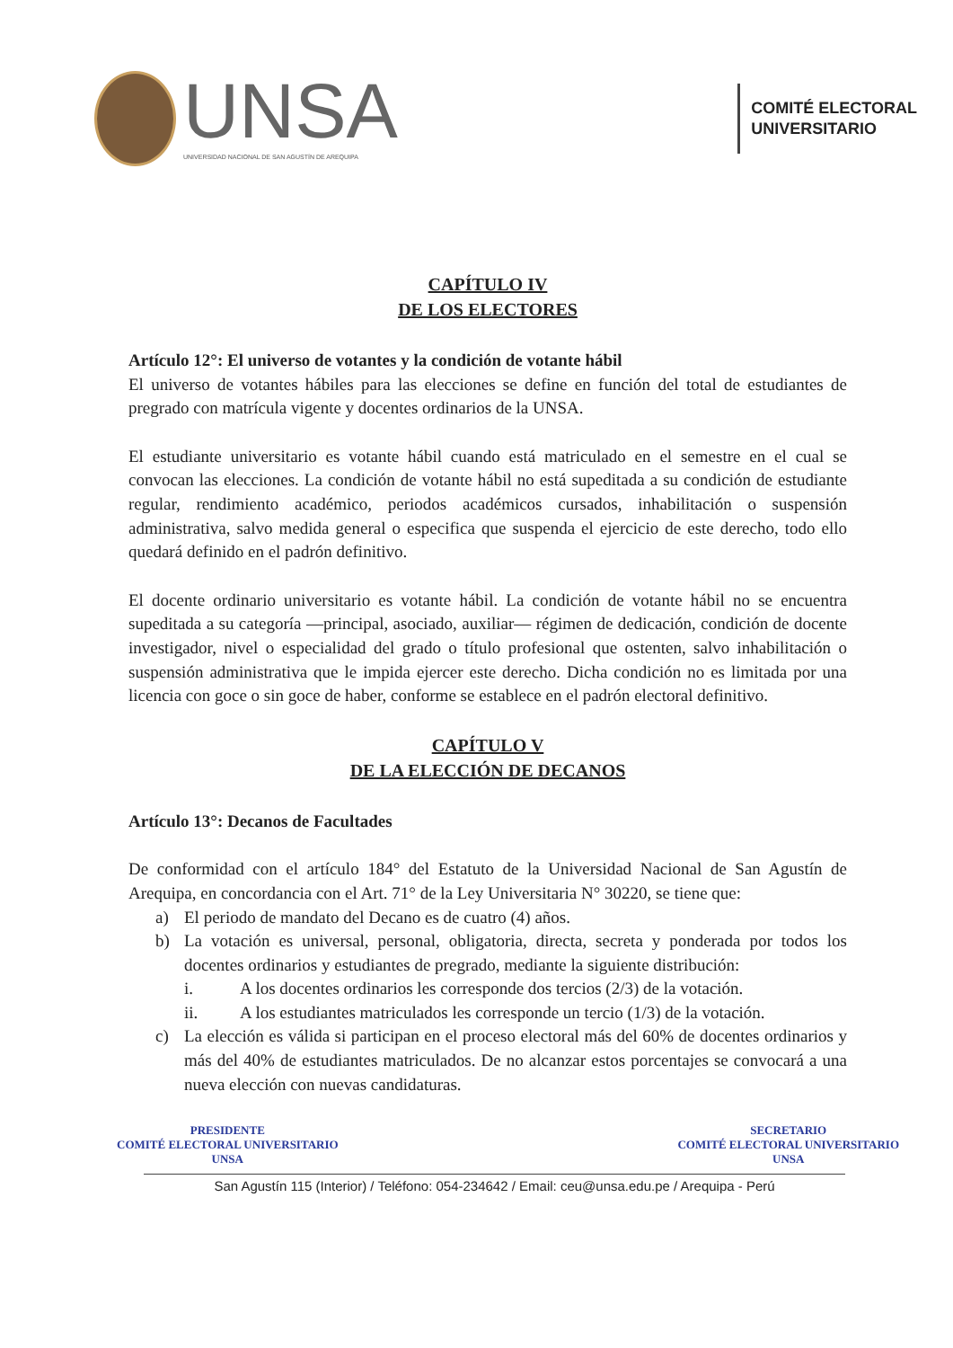UNSA
UNIVERSIDAD NACIONAL DE SAN AGUSTÍN DE AREQUIPA
COMITÉ ELECTORAL
UNIVERSITARIO
CAPÍTULO IV
DE LOS ELECTORES
Artículo 12°: El universo de votantes y la condición de votante hábil
El universo de votantes hábiles para las elecciones se define en función del total de estudiantes de pregrado con matrícula vigente y docentes ordinarios de la UNSA.
El estudiante universitario es votante hábil cuando está matriculado en el semestre en el cual se convocan las elecciones. La condición de votante hábil no está supeditada a su condición de estudiante regular, rendimiento académico, periodos académicos cursados, inhabilitación o suspensión administrativa, salvo medida general o especifica que suspenda el ejercicio de este derecho, todo ello quedará definido en el padrón definitivo.
El docente ordinario universitario es votante hábil. La condición de votante hábil no se encuentra supeditada a su categoría —principal, asociado, auxiliar— régimen de dedicación, condición de docente investigador, nivel o especialidad del grado o título profesional que ostenten, salvo inhabilitación o suspensión administrativa que le impida ejercer este derecho. Dicha condición no es limitada por una licencia con goce o sin goce de haber, conforme se establece en el padrón electoral definitivo.
CAPÍTULO V
DE LA ELECCIÓN DE DECANOS
Artículo 13°: Decanos de Facultades
De conformidad con el artículo 184° del Estatuto de la Universidad Nacional de San Agustín de Arequipa, en concordancia con el Art. 71° de la Ley Universitaria N° 30220, se tiene que:
a) El periodo de mandato del Decano es de cuatro (4) años.
b) La votación es universal, personal, obligatoria, directa, secreta y ponderada por todos los docentes ordinarios y estudiantes de pregrado, mediante la siguiente distribución:
i. A los docentes ordinarios les corresponde dos tercios (2/3) de la votación.
ii. A los estudiantes matriculados les corresponde un tercio (1/3) de la votación.
c) La elección es válida si participan en el proceso electoral más del 60% de docentes ordinarios y más del 40% de estudiantes matriculados. De no alcanzar estos porcentajes se convocará a una nueva elección con nuevas candidaturas.
PRESIDENTE
COMITÉ ELECTORAL UNIVERSITARIO
UNSA
SECRETARIO
COMITÉ ELECTORAL UNIVERSITARIO
UNSA
San Agustín 115 (Interior) / Teléfono: 054-234642 / Email: ceu@unsa.edu.pe / Arequipa - Perú